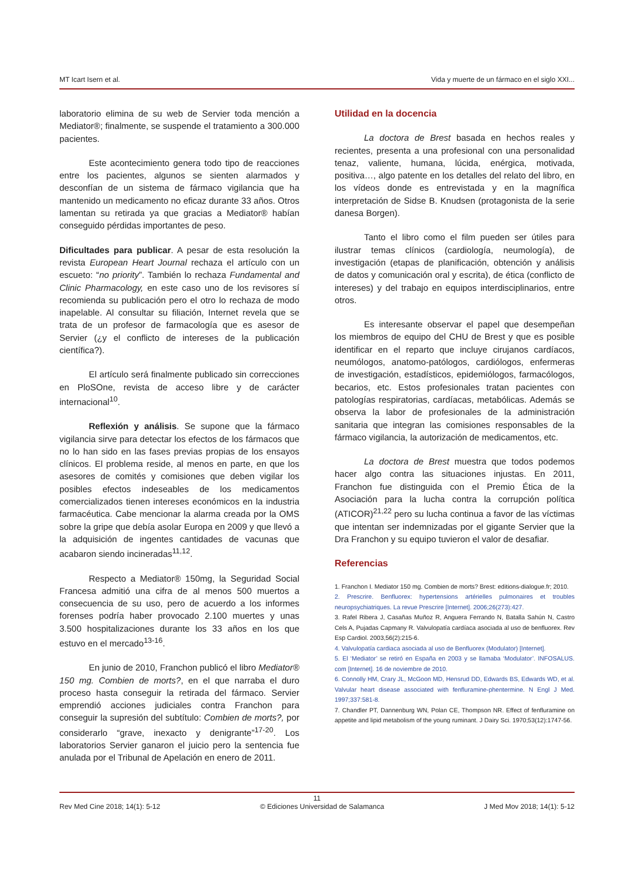MT Icart Isern et al. Vida y muerte de un fármaco en el siglo XXI...
laboratorio elimina de su web de Servier toda mención a Mediator®; finalmente, se suspende el tratamiento a 300.000 pacientes.
Este acontecimiento genera todo tipo de reacciones entre los pacientes, algunos se sienten alarmados y desconfían de un sistema de fármaco vigilancia que ha mantenido un medicamento no eficaz durante 33 años. Otros lamentan su retirada ya que gracias a Mediator® habían conseguido pérdidas importantes de peso.
Dificultades para publicar. A pesar de esta resolución la revista European Heart Journal rechaza el artículo con un escueto: “no priority”. También lo rechaza Fundamental and Clinic Pharmacology, en este caso uno de los revisores sí recomienda su publicación pero el otro lo rechaza de modo inapelable. Al consultar su filiación, Internet revela que se trata de un profesor de farmacología que es asesor de Servier (¿y el conflicto de intereses de la publicación científica?).
El artículo será finalmente publicado sin correcciones en PloSOne, revista de acceso libre y de carácter internacional<sup>10</sup>.
Reflexión y análisis. Se supone que la fármaco vigilancia sirve para detectar los efectos de los fármacos que no lo han sido en las fases previas propias de los ensayos clínicos. El problema reside, al menos en parte, en que los asesores de comités y comisiones que deben vigilar los posibles efectos indeseables de los medicamentos comercializados tienen intereses económicos en la industria farmacéutica. Cabe mencionar la alarma creada por la OMS sobre la gripe que debía asolar Europa en 2009 y que llevó a la adquisición de ingentes cantidades de vacunas que acabaron siendo incineradas<sup>11,12</sup>.
Respecto a Mediator® 150mg, la Seguridad Social Francesa admitió una cifra de al menos 500 muertos a consecuencia de su uso, pero de acuerdo a los informes forenses podría haber provocado 2.100 muertes y unas 3.500 hospitalizaciones durante los 33 años en los que estuvo en el mercado<sup>13-16</sup>.
En junio de 2010, Franchon publicó el libro Mediator® 150 mg. Combien de morts?, en el que narraba el duro proceso hasta conseguir la retirada del fármaco. Servier emprendió acciones judiciales contra Franchon para conseguir la supresión del subtítulo: Combien de morts?, por considerarlo “grave, inexacto y denigrante”<sup>17-20</sup>. Los laboratorios Servier ganaron el juicio pero la sentencia fue anulada por el Tribunal de Apelación en enero de 2011.
Utilidad en la docencia
La doctora de Brest basada en hechos reales y recientes, presenta a una profesional con una personalidad tenaz, valiente, humana, lúcida, enérgica, motivada, positiva…, algo patente en los detalles del relato del libro, en los vídeos donde es entrevistada y en la magnífica interpretación de Sidse B. Knudsen (protagonista de la serie danesa Borgen).
Tanto el libro como el film pueden ser útiles para ilustrar temas clínicos (cardiología, neumología), de investigación (etapas de planificación, obtención y análisis de datos y comunicación oral y escrita), de ética (conflicto de intereses) y del trabajo en equipos interdisciplinarios, entre otros.
Es interesante observar el papel que desempeñan los miembros de equipo del CHU de Brest y que es posible identificar en el reparto que incluye cirujanos cardíacos, neumólogos, anatomo-patólogos, cardiólogos, enfermeras de investigación, estadísticos, epidemiólogos, farmacólogos, becarios, etc. Estos profesionales tratan pacientes con patologías respiratorias, cardíacas, metabólicas. Además se observa la labor de profesionales de la administración sanitaria que integran las comisiones responsables de la fármaco vigilancia, la autorización de medicamentos, etc.
La doctora de Brest muestra que todos podemos hacer algo contra las situaciones injustas. En 2011, Franchon fue distinguida con el Premio Ética de la Asociación para la lucha contra la corrupción política (ATICOR)<sup>21,22</sup> pero su lucha continua a favor de las víctimas que intentan ser indemnizadas por el gigante Servier que la Dra Franchon y su equipo tuvieron el valor de desafiar.
Referencias
1. Franchon I. Mediator 150 mg. Combien de morts? Brest: editions-dialogue.fr; 2010.
2. Prescrire. Benfluorex: hypertensions artérielles pulmonaires et troubles neuropsychiatriques. La revue Prescrire [Internet]. 2006;26(273):427.
3. Rafel Ribera J, Casañas Muñoz R, Anguera Ferrando N, Batalla Sahún N, Castro Cels A, Pujadas Capmany R. Valvulopatía cardíaca asociada al uso de benfluorex. Rev Esp Cardiol. 2003,56(2):215-6.
4. Valvulopatía cardiaca asociada al uso de Benfluorex (Modulator) [Internet].
5. El ‘Mediator’ se retiró en España en 2003 y se llamaba ‘Modulator’. INFOSALUS. com [Internet]. 16 de noviembre de 2010.
6. Connolly HM, Crary JL, McGoon MD, Hensrud DD, Edwards BS, Edwards WD, et al. Valvular heart disease associated with fenfluramine-phentermine. N Engl J Med. 1997;337:581-8.
7. Chandler PT, Dannenburg WN, Polan CE, Thompson NR. Effect of fenfluramine on appetite and lipid metabolism of the young ruminant. J Dairy Sci. 1970;53(12):1747-56.
11
Rev Med Cine 2018; 14(1): 5-12 © Ediciones Universidad de Salamanca J Med Mov 2018; 14(1): 5-12